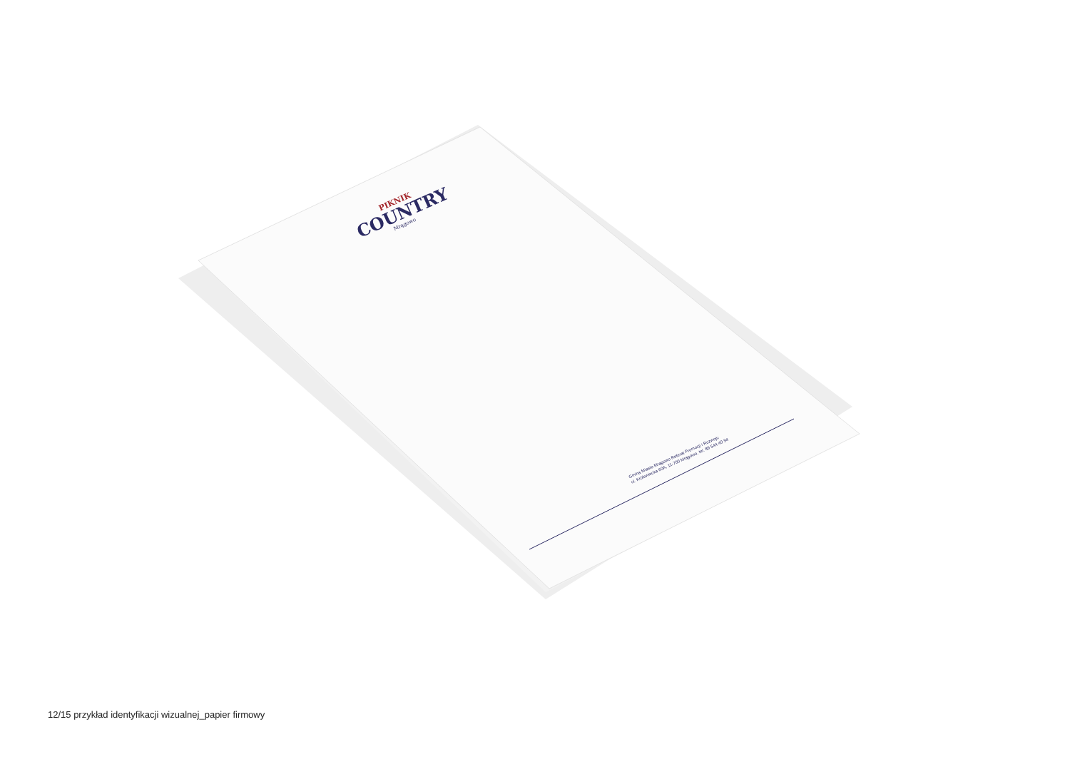PIKNIK
COUNTRY
Mrągowo
Gmina Miasto Mrągowo Referat Promocji i Rozwoju
ul. Królewiecka 60A, 11-700 Mrągowo, tel. 89 544 40 94
12/15 przykład identyfikacji wizualnej_papier firmowy